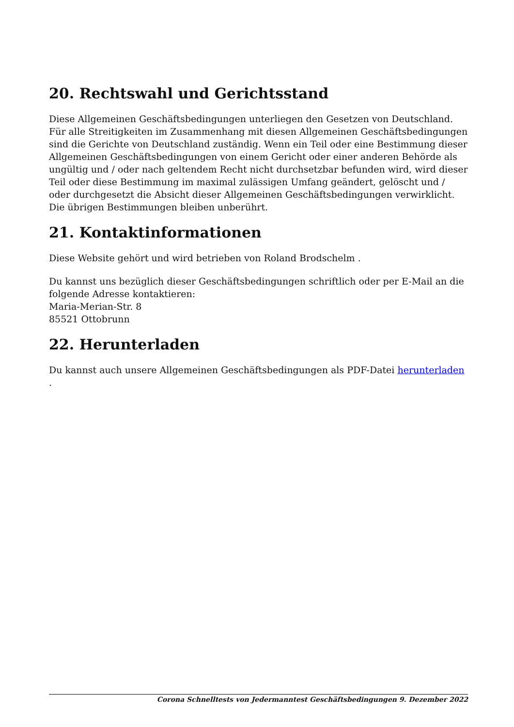20. Rechtswahl und Gerichtsstand
Diese Allgemeinen Geschäftsbedingungen unterliegen den Gesetzen von Deutschland. Für alle Streitigkeiten im Zusammenhang mit diesen Allgemeinen Geschäftsbedingungen sind die Gerichte von Deutschland zuständig. Wenn ein Teil oder eine Bestimmung dieser Allgemeinen Geschäftsbedingungen von einem Gericht oder einer anderen Behörde als ungültig und / oder nach geltendem Recht nicht durchsetzbar befunden wird, wird dieser Teil oder diese Bestimmung im maximal zulässigen Umfang geändert, gelöscht und / oder durchgesetzt die Absicht dieser Allgemeinen Geschäftsbedingungen verwirklicht. Die übrigen Bestimmungen bleiben unberührt.
21. Kontaktinformationen
Diese Website gehört und wird betrieben von Roland Brodschelm .
Du kannst uns bezüglich dieser Geschäftsbedingungen schriftlich oder per E-Mail an die folgende Adresse kontaktieren:
Maria-Merian-Str. 8
85521 Ottobrunn
22. Herunterladen
Du kannst auch unsere Allgemeinen Geschäftsbedingungen als PDF-Datei herunterladen .
Corona Schnelltests von Jedermanntest Geschäftsbedingungen 9. Dezember 2022